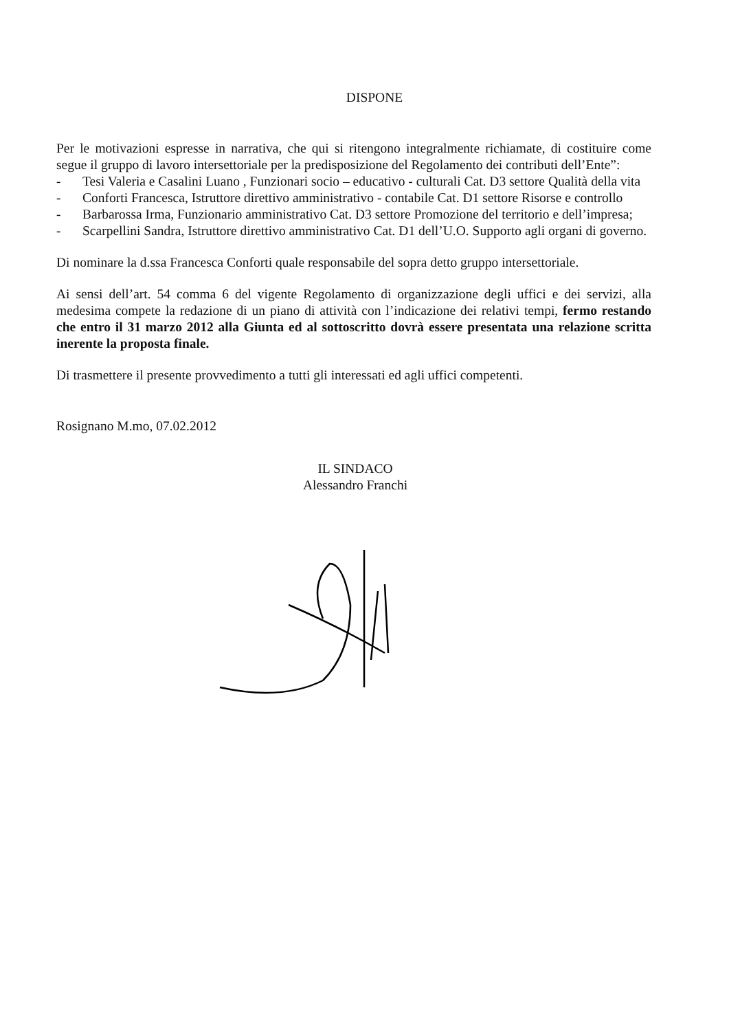DISPONE
Per le motivazioni espresse in narrativa, che qui si ritengono integralmente richiamate, di costituire come segue il gruppo di lavoro intersettoriale per la predisposizione del Regolamento dei contributi dell’Ente”:
- Tesi Valeria e Casalini Luano , Funzionari socio – educativo - culturali Cat. D3 settore Qualità della vita
- Conforti Francesca, Istruttore direttivo amministrativo - contabile Cat. D1 settore Risorse e controllo
- Barbarossa Irma, Funzionario amministrativo Cat. D3 settore Promozione del territorio e dell’impresa;
- Scarpellini Sandra, Istruttore direttivo amministrativo Cat. D1 dell’U.O. Supporto agli organi di governo.
Di nominare la d.ssa Francesca Conforti quale responsabile del sopra detto gruppo intersettoriale.
Ai sensi dell’art. 54 comma 6 del vigente Regolamento di organizzazione degli uffici e dei servizi, alla medesima compete la redazione di un piano di attività con l’indicazione dei relativi tempi, fermo restando che entro il 31 marzo 2012 alla Giunta ed al sottoscritto dovrà essere presentata una relazione scritta inerente la proposta finale.
Di trasmettere il presente provvedimento a tutti gli interessati ed agli uffici competenti.
Rosignano M.mo, 07.02.2012
IL SINDACO
Alessandro Franchi